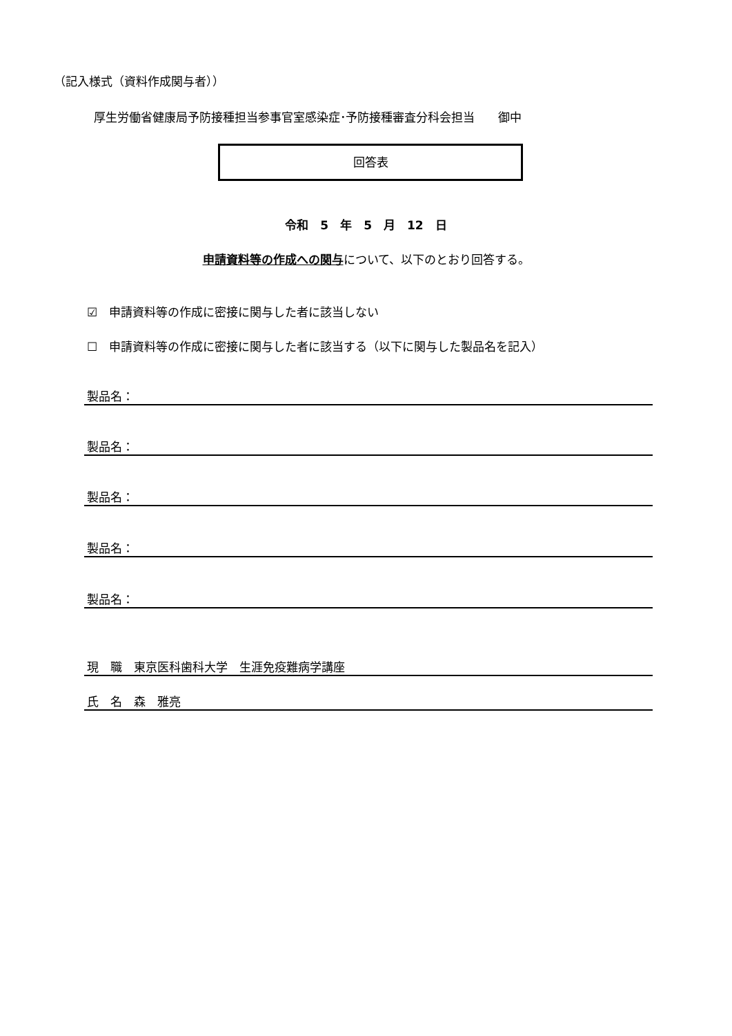（記入様式（資料作成関与者））
厚生労働省健康局予防接種担当参事官室感染症･予防接種審査分科会担当　　御中
回答表
令和　5　年　5　月　12　日
申請資料等の作成への関与について、以下のとおり回答する。
☑　申請資料等の作成に密接に関与した者に該当しない
☐　申請資料等の作成に密接に関与した者に該当する（以下に関与した製品名を記入）
製品名：
製品名：
製品名：
製品名：
製品名：
現　職　東京医科歯科大学　生涯免疫難病学講座
氏　名　森　雅亮